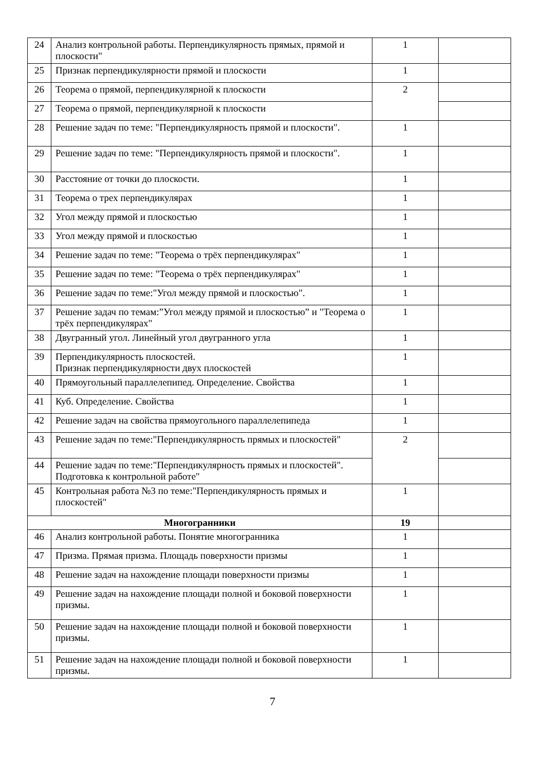| 24 | Анализ контрольной работы. Перпендикулярность прямых, прямой и плоскости" | 1 | |
| 25 | Признак перпендикулярности прямой и плоскости | 1 | |
| 26 | Теорема о прямой, перпендикулярной к плоскости | 2 | |
| 27 | Теорема о прямой, перпендикулярной к плоскости | | |
| 28 | Решение задач по теме: "Перпендикулярность прямой и плоскости". | 1 | |
| 29 | Решение задач по теме: "Перпендикулярность прямой и плоскости". | 1 | |
| 30 | Расстояние от точки до плоскости. | 1 | |
| 31 | Теорема о трех перпендикулярах | 1 | |
| 32 | Угол между прямой и плоскостью | 1 | |
| 33 | Угол между прямой и плоскостью | 1 | |
| 34 | Решение задач по теме: "Теорема о трёх перпендикулярах" | 1 | |
| 35 | Решение задач по теме: "Теорема о трёх перпендикулярах" | 1 | |
| 36 | Решение задач по теме:"Угол между прямой и плоскостью". | 1 | |
| 37 | Решение задач по темам:”Угол между прямой и плоскостью” и "Теорема о трёх перпендикулярах" | 1 | |
| 38 | Двугранный угол. Линейный угол двугранного угла | 1 | |
| 39 | Перпендикулярность плоскостей. Признак перпендикулярности двух плоскостей | 1 | |
| 40 | Прямоугольный параллелепипед. Определение. Свойства | 1 | |
| 41 | Куб. Определение. Свойства | 1 | |
| 42 | Решение задач на свойства прямоугольного параллелепипеда | 1 | |
| 43 | Решение задач по теме:"Перпендикулярность прямых и плоскостей" | 2 | |
| 44 | Решение задач по теме:"Перпендикулярность прямых и плоскостей". Подготовка к контрольной работе" | | |
| 45 | Контрольная работа №3 по теме:"Перпендикулярность прямых и плоскостей" | 1 | |
| Многогранники | | 19 | |
| 46 | Анализ контрольной работы. Понятие многогранника | 1 | |
| 47 | Призма. Прямая призма. Площадь поверхности призмы | 1 | |
| 48 | Решение задач на нахождение площади поверхности призмы | 1 | |
| 49 | Решение задач на нахождение площади полной и боковой поверхности призмы. | 1 | |
| 50 | Решение задач на нахождение площади полной и боковой поверхности призмы. | 1 | |
| 51 | Решение задач на нахождение площади полной и боковой поверхности призмы. | 1 | |
7